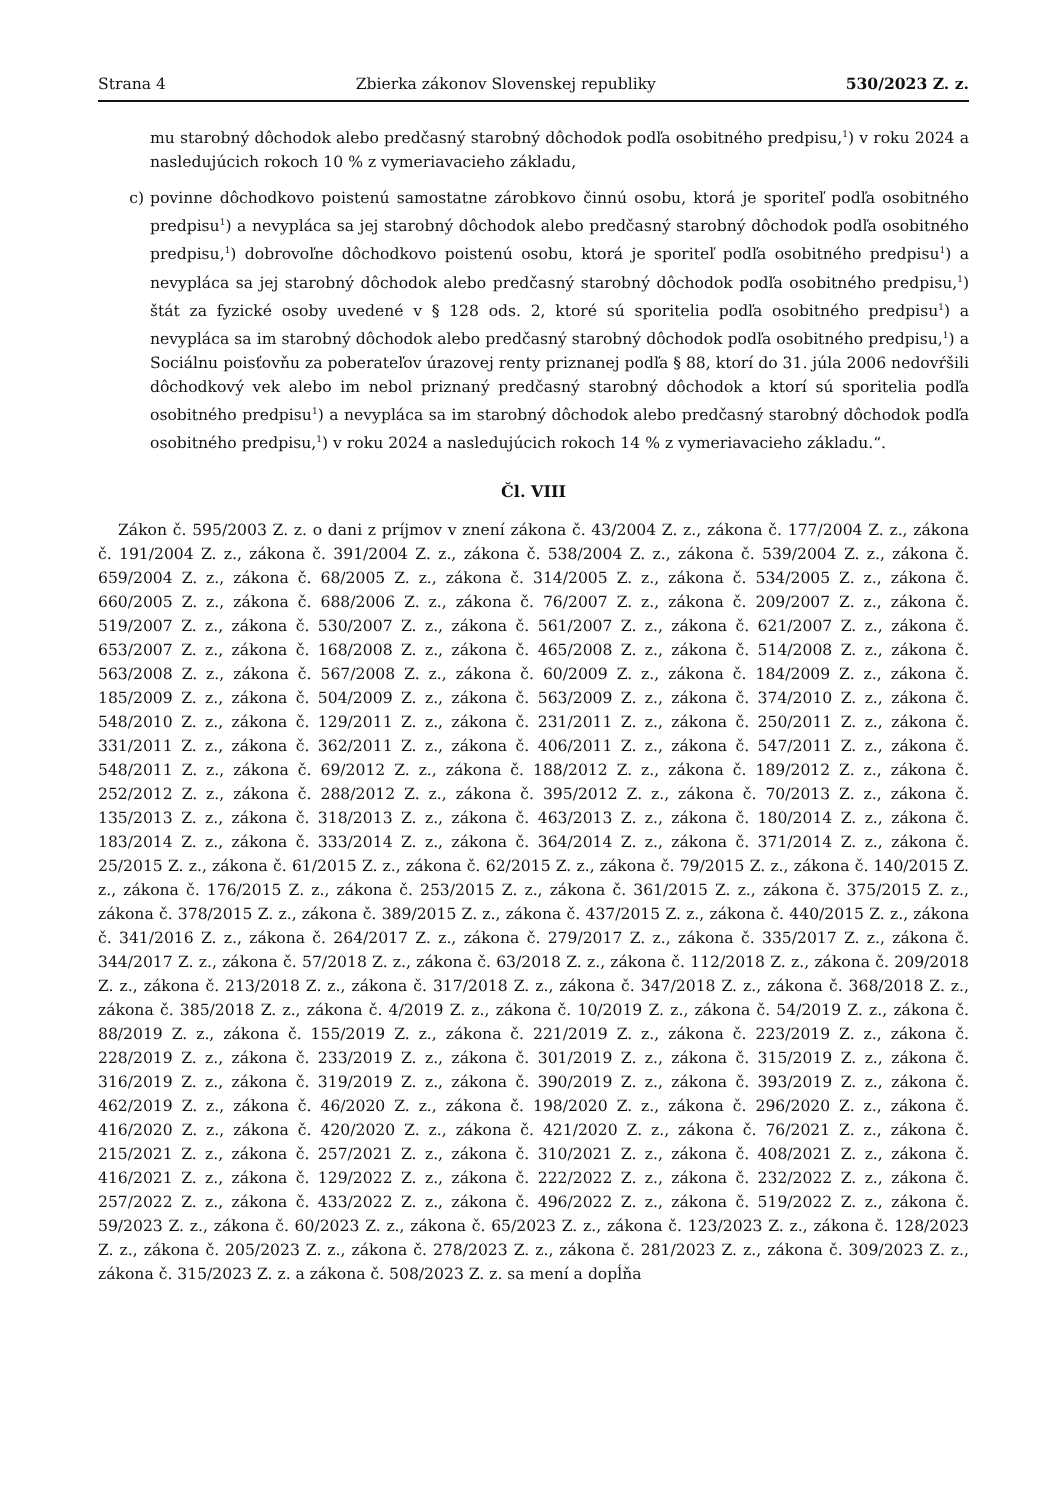Strana 4 Zbierka zákonov Slovenskej republiky 530/2023 Z. z.
mu starobný dôchodok alebo predčasný starobný dôchodok podľa osobitného predpisu,<sup>1</sup>) v roku 2024 a nasledujúcich rokoch 10 % z vymeriavacieho základu,
c) povinne dôchodkovo poistenú samostatne zárobkovo činnú osobu, ktorá je sporiteľ podľa osobitného predpisu<sup>1</sup>) a nevypláca sa jej starobný dôchodok alebo predčasný starobný dôchodok podľa osobitného predpisu,<sup>1</sup>) dobrovoľne dôchodkovo poistenú osobu, ktorá je sporiteľ podľa osobitného predpisu<sup>1</sup>) a nevypláca sa jej starobný dôchodok alebo predčasný starobný dôchodok podľa osobitného predpisu,<sup>1</sup>) štát za fyzické osoby uvedené v § 128 ods. 2, ktoré sú sporitelia podľa osobitného predpisu<sup>1</sup>) a nevypláca sa im starobný dôchodok alebo predčasný starobný dôchodok podľa osobitného predpisu,<sup>1</sup>) a Sociálnu poisťovňu za poberateľov úrazovej renty priznanej podľa § 88, ktorí do 31. júla 2006 nedovŕšili dôchodkový vek alebo im nebol priznaný predčasný starobný dôchodok a ktorí sú sporitelia podľa osobitného predpisu<sup>1</sup>) a nevypláca sa im starobný dôchodok alebo predčasný starobný dôchodok podľa osobitného predpisu,<sup>1</sup>) v roku 2024 a nasledujúcich rokoch 14 % z vymeriavacieho základu.“.
Čl. VIII
Zákon č. 595/2003 Z. z. o dani z príjmov v znení zákona č. 43/2004 Z. z., zákona č. 177/2004 Z. z., zákona č. 191/2004 Z. z., zákona č. 391/2004 Z. z., zákona č. 538/2004 Z. z., zákona č. 539/2004 Z. z., zákona č. 659/2004 Z. z., zákona č. 68/2005 Z. z., zákona č. 314/2005 Z. z., zákona č. 534/2005 Z. z., zákona č. 660/2005 Z. z., zákona č. 688/2006 Z. z., zákona č. 76/2007 Z. z., zákona č. 209/2007 Z. z., zákona č. 519/2007 Z. z., zákona č. 530/2007 Z. z., zákona č. 561/2007 Z. z., zákona č. 621/2007 Z. z., zákona č. 653/2007 Z. z., zákona č. 168/2008 Z. z., zákona č. 465/2008 Z. z., zákona č. 514/2008 Z. z., zákona č. 563/2008 Z. z., zákona č. 567/2008 Z. z., zákona č. 60/2009 Z. z., zákona č. 184/2009 Z. z., zákona č. 185/2009 Z. z., zákona č. 504/2009 Z. z., zákona č. 563/2009 Z. z., zákona č. 374/2010 Z. z., zákona č. 548/2010 Z. z., zákona č. 129/2011 Z. z., zákona č. 231/2011 Z. z., zákona č. 250/2011 Z. z., zákona č. 331/2011 Z. z., zákona č. 362/2011 Z. z., zákona č. 406/2011 Z. z., zákona č. 547/2011 Z. z., zákona č. 548/2011 Z. z., zákona č. 69/2012 Z. z., zákona č. 188/2012 Z. z., zákona č. 189/2012 Z. z., zákona č. 252/2012 Z. z., zákona č. 288/2012 Z. z., zákona č. 395/2012 Z. z., zákona č. 70/2013 Z. z., zákona č. 135/2013 Z. z., zákona č. 318/2013 Z. z., zákona č. 463/2013 Z. z., zákona č. 180/2014 Z. z., zákona č. 183/2014 Z. z., zákona č. 333/2014 Z. z., zákona č. 364/2014 Z. z., zákona č. 371/2014 Z. z., zákona č. 25/2015 Z. z., zákona č. 61/2015 Z. z., zákona č. 62/2015 Z. z., zákona č. 79/2015 Z. z., zákona č. 140/2015 Z. z., zákona č. 176/2015 Z. z., zákona č. 253/2015 Z. z., zákona č. 361/2015 Z. z., zákona č. 375/2015 Z. z., zákona č. 378/2015 Z. z., zákona č. 389/2015 Z. z., zákona č. 437/2015 Z. z., zákona č. 440/2015 Z. z., zákona č. 341/2016 Z. z., zákona č. 264/2017 Z. z., zákona č. 279/2017 Z. z., zákona č. 335/2017 Z. z., zákona č. 344/2017 Z. z., zákona č. 57/2018 Z. z., zákona č. 63/2018 Z. z., zákona č. 112/2018 Z. z., zákona č. 209/2018 Z. z., zákona č. 213/2018 Z. z., zákona č. 317/2018 Z. z., zákona č. 347/2018 Z. z., zákona č. 368/2018 Z. z., zákona č. 385/2018 Z. z., zákona č. 4/2019 Z. z., zákona č. 10/2019 Z. z., zákona č. 54/2019 Z. z., zákona č. 88/2019 Z. z., zákona č. 155/2019 Z. z., zákona č. 221/2019 Z. z., zákona č. 223/2019 Z. z., zákona č. 228/2019 Z. z., zákona č. 233/2019 Z. z., zákona č. 301/2019 Z. z., zákona č. 315/2019 Z. z., zákona č. 316/2019 Z. z., zákona č. 319/2019 Z. z., zákona č. 390/2019 Z. z., zákona č. 393/2019 Z. z., zákona č. 462/2019 Z. z., zákona č. 46/2020 Z. z., zákona č. 198/2020 Z. z., zákona č. 296/2020 Z. z., zákona č. 416/2020 Z. z., zákona č. 420/2020 Z. z., zákona č. 421/2020 Z. z., zákona č. 76/2021 Z. z., zákona č. 215/2021 Z. z., zákona č. 257/2021 Z. z., zákona č. 310/2021 Z. z., zákona č. 408/2021 Z. z., zákona č. 416/2021 Z. z., zákona č. 129/2022 Z. z., zákona č. 222/2022 Z. z., zákona č. 232/2022 Z. z., zákona č. 257/2022 Z. z., zákona č. 433/2022 Z. z., zákona č. 496/2022 Z. z., zákona č. 519/2022 Z. z., zákona č. 59/2023 Z. z., zákona č. 60/2023 Z. z., zákona č. 65/2023 Z. z., zákona č. 123/2023 Z. z., zákona č. 128/2023 Z. z., zákona č. 205/2023 Z. z., zákona č. 278/2023 Z. z., zákona č. 281/2023 Z. z., zákona č. 309/2023 Z. z., zákona č. 315/2023 Z. z. a zákona č. 508/2023 Z. z. sa mení a dopĺňa